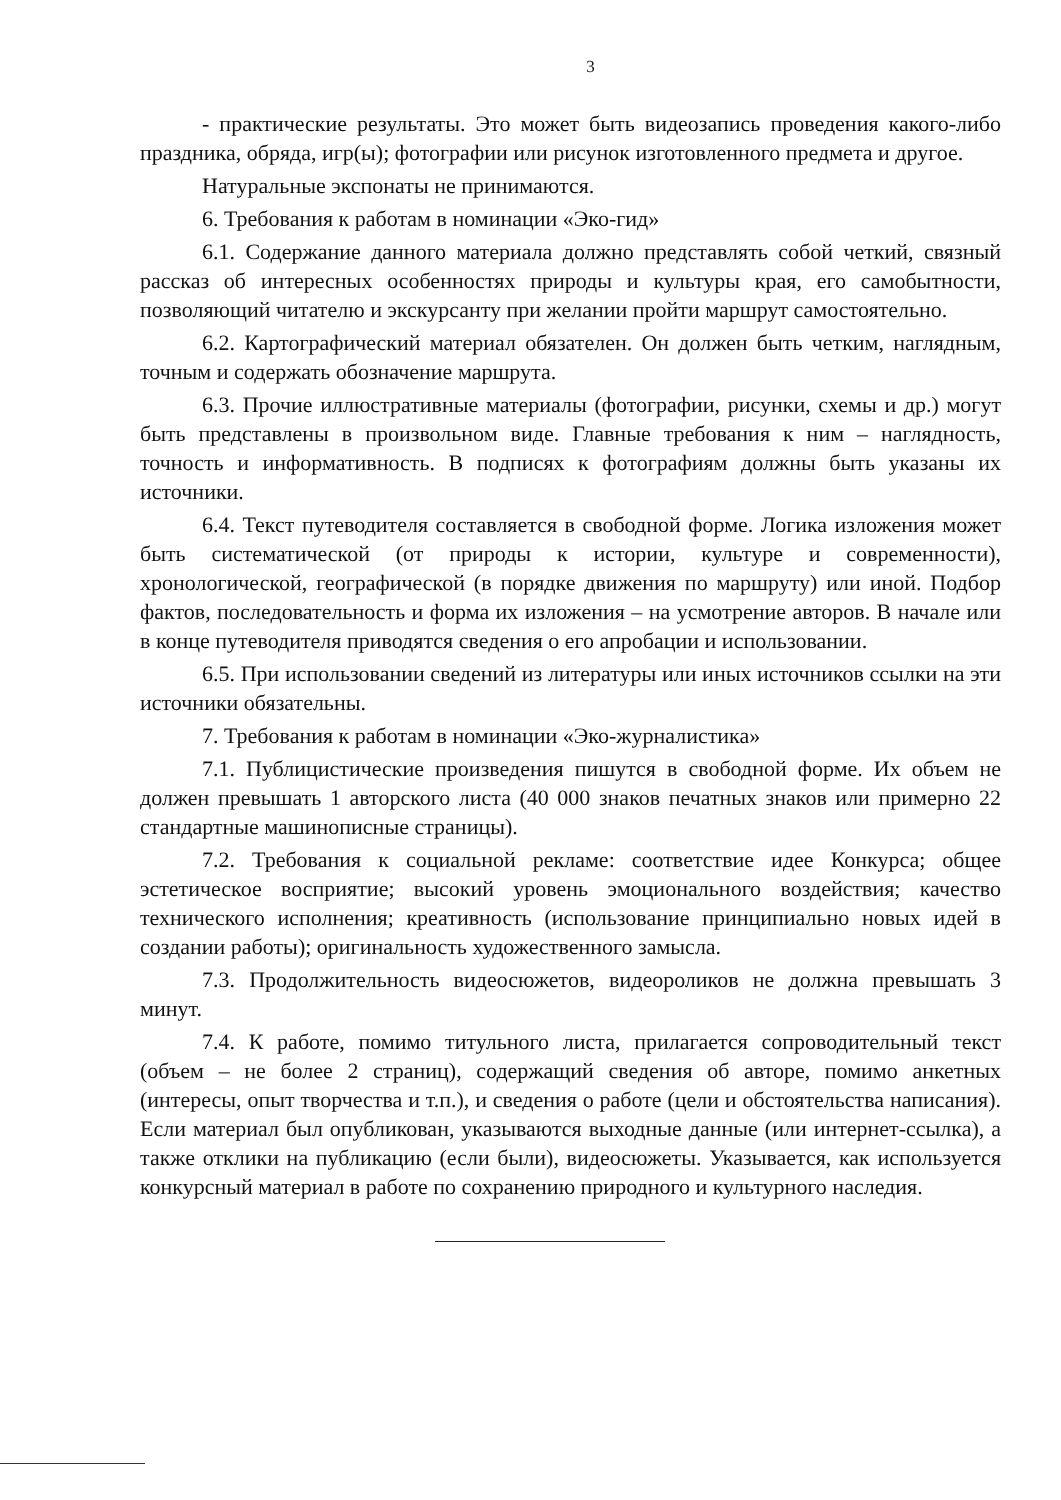3
- практические результаты. Это может быть видеозапись проведения какого-либо праздника, обряда, игр(ы); фотографии или рисунок изготовленного предмета и другое.
Натуральные экспонаты не принимаются.
6. Требования к работам в номинации «Эко-гид»
6.1. Содержание данного материала должно представлять собой четкий, связный рассказ об интересных особенностях природы и культуры края, его самобытности, позволяющий читателю и экскурсанту при желании пройти маршрут самостоятельно.
6.2. Картографический материал обязателен. Он должен быть четким, наглядным, точным и содержать обозначение маршрута.
6.3. Прочие иллюстративные материалы (фотографии, рисунки, схемы и др.) могут быть представлены в произвольном виде. Главные требования к ним – наглядность, точность и информативность. В подписях к фотографиям должны быть указаны их источники.
6.4. Текст путеводителя составляется в свободной форме. Логика изложения может быть систематической (от природы к истории, культуре и современности), хронологической, географической (в порядке движения по маршруту) или иной. Подбор фактов, последовательность и форма их изложения – на усмотрение авторов. В начале или в конце путеводителя приводятся сведения о его апробации и использовании.
6.5. При использовании сведений из литературы или иных источников ссылки на эти источники обязательны.
7. Требования к работам в номинации «Эко-журналистика»
7.1. Публицистические произведения пишутся в свободной форме. Их объем не должен превышать 1 авторского листа (40 000 знаков печатных знаков или примерно 22 стандартные машинописные страницы).
7.2. Требования к социальной рекламе: соответствие идее Конкурса; общее эстетическое восприятие; высокий уровень эмоционального воздействия; качество технического исполнения; креативность (использование принципиально новых идей в создании работы); оригинальность художественного замысла.
7.3. Продолжительность видеосюжетов, видеороликов не должна превышать 3 минут.
7.4. К работе, помимо титульного листа, прилагается сопроводительный текст (объем – не более 2 страниц), содержащий сведения об авторе, помимо анкетных (интересы, опыт творчества и т.п.), и сведения о работе (цели и обстоятельства написания). Если материал был опубликован, указываются выходные данные (или интернет-ссылка), а также отклики на публикацию (если были), видеосюжеты. Указывается, как используется конкурсный материал в работе по сохранению природного и культурного наследия.